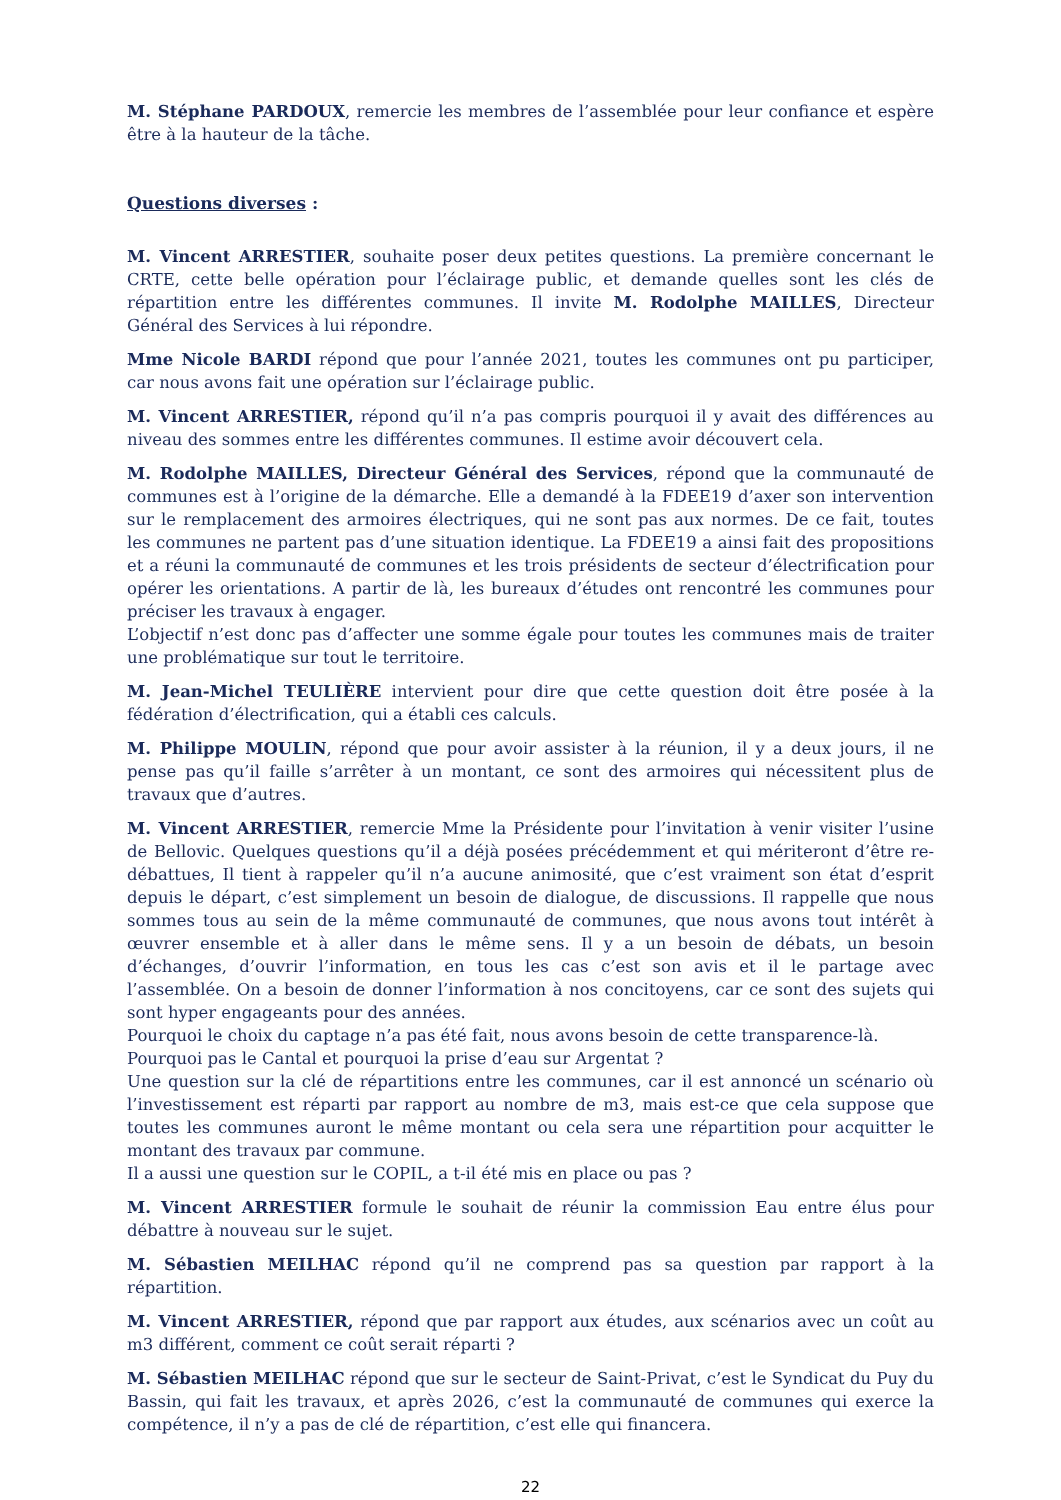M. Stéphane PARDOUX, remercie les membres de l’assemblée pour leur confiance et espère être à la hauteur de la tâche.
Questions diverses :
M. Vincent ARRESTIER, souhaite poser deux petites questions. La première concernant le CRTE, cette belle opération pour l’éclairage public, et demande quelles sont les clés de répartition entre les différentes communes. Il invite M. Rodolphe MAILLES, Directeur Général des Services à lui répondre.
Mme Nicole BARDI répond que pour l’année 2021, toutes les communes ont pu participer, car nous avons fait une opération sur l’éclairage public.
M. Vincent ARRESTIER, répond qu’il n’a pas compris pourquoi il y avait des différences au niveau des sommes entre les différentes communes. Il estime avoir découvert cela.
M. Rodolphe MAILLES, Directeur Général des Services, répond que la communauté de communes est à l’origine de la démarche. Elle a demandé à la FDEE19 d’axer son intervention sur le remplacement des armoires électriques, qui ne sont pas aux normes. De ce fait, toutes les communes ne partent pas d’une situation identique. La FDEE19 a ainsi fait des propositions et a réuni la communauté de communes et les trois présidents de secteur d’électrification pour opérer les orientations. A partir de là, les bureaux d’études ont rencontré les communes pour préciser les travaux à engager.
L’objectif n’est donc pas d’affecter une somme égale pour toutes les communes mais de traiter une problématique sur tout le territoire.
M. Jean-Michel TEULIÈRE intervient pour dire que cette question doit être posée à la fédération d’électrification, qui a établi ces calculs.
M. Philippe MOULIN, répond que pour avoir assister à la réunion, il y a deux jours, il ne pense pas qu’il faille s’arrêter à un montant, ce sont des armoires qui nécessitent plus de travaux que d’autres.
M. Vincent ARRESTIER, remercie Mme la Présidente pour l’invitation à venir visiter l’usine de Bellovic. Quelques questions qu’il a déjà posées précédemment et qui mériteront d’être re-débattues, Il tient à rappeler qu’il n’a aucune animosité, que c’est vraiment son état d’esprit depuis le départ, c’est simplement un besoin de dialogue, de discussions. Il rappelle que nous sommes tous au sein de la même communauté de communes, que nous avons tout intérêt à œuvrer ensemble et à aller dans le même sens. Il y a un besoin de débats, un besoin d’échanges, d’ouvrir l’information, en tous les cas c’est son avis et il le partage avec l’assemblée. On a besoin de donner l’information à nos concitoyens, car ce sont des sujets qui sont hyper engageants pour des années.
Pourquoi le choix du captage n’a pas été fait, nous avons besoin de cette transparence-là.
Pourquoi pas le Cantal et pourquoi la prise d’eau sur Argentat ?
Une question sur la clé de répartitions entre les communes, car il est annoncé un scénario où l’investissement est réparti par rapport au nombre de m3, mais est-ce que cela suppose que toutes les communes auront le même montant ou cela sera une répartition pour acquitter le montant des travaux par commune.
Il a aussi une question sur le COPIL, a t-il été mis en place ou pas ?
M. Vincent ARRESTIER formule le souhait de réunir la commission Eau entre élus pour débattre à nouveau sur le sujet.
M. Sébastien MEILHAC répond qu’il ne comprend pas sa question par rapport à la répartition.
M. Vincent ARRESTIER, répond que par rapport aux études, aux scénarios avec un coût au m3 différent, comment ce coût serait réparti ?
M. Sébastien MEILHAC répond que sur le secteur de Saint-Privat, c’est le Syndicat du Puy du Bassin, qui fait les travaux, et après 2026, c’est la communauté de communes qui exerce la compétence, il n’y a pas de clé de répartition, c’est elle qui financera.
22